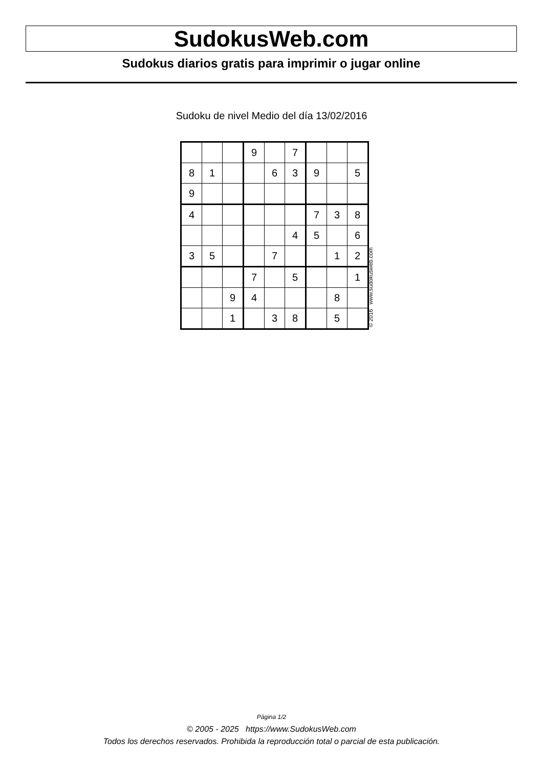SudokusWeb.com
Sudokus diarios gratis para imprimir o jugar online
Sudoku de nivel Medio del día 13/02/2016
| | | | 9 | | 7 | | | |
| 8 | 1 | | | 6 | 3 | 9 | | 5 |
| 9 | | | | | | | | |
| 4 | | | | | | 7 | 3 | 8 |
| | | | | | 4 | 5 | | 6 |
| 3 | 5 | | | 7 | | | 1 | 2 |
| | | | 7 | | 5 | | | 1 |
| | | 9 | 4 | | | | 8 | |
| | | 1 | | 3 | 8 | | 5 | |
© 2016 www.sudokusweb.com
Página 1/2
© 2005 - 2025 https://www.SudokusWeb.com
Todos los derechos reservados. Prohibida la reproducción total o parcial de esta publicación.